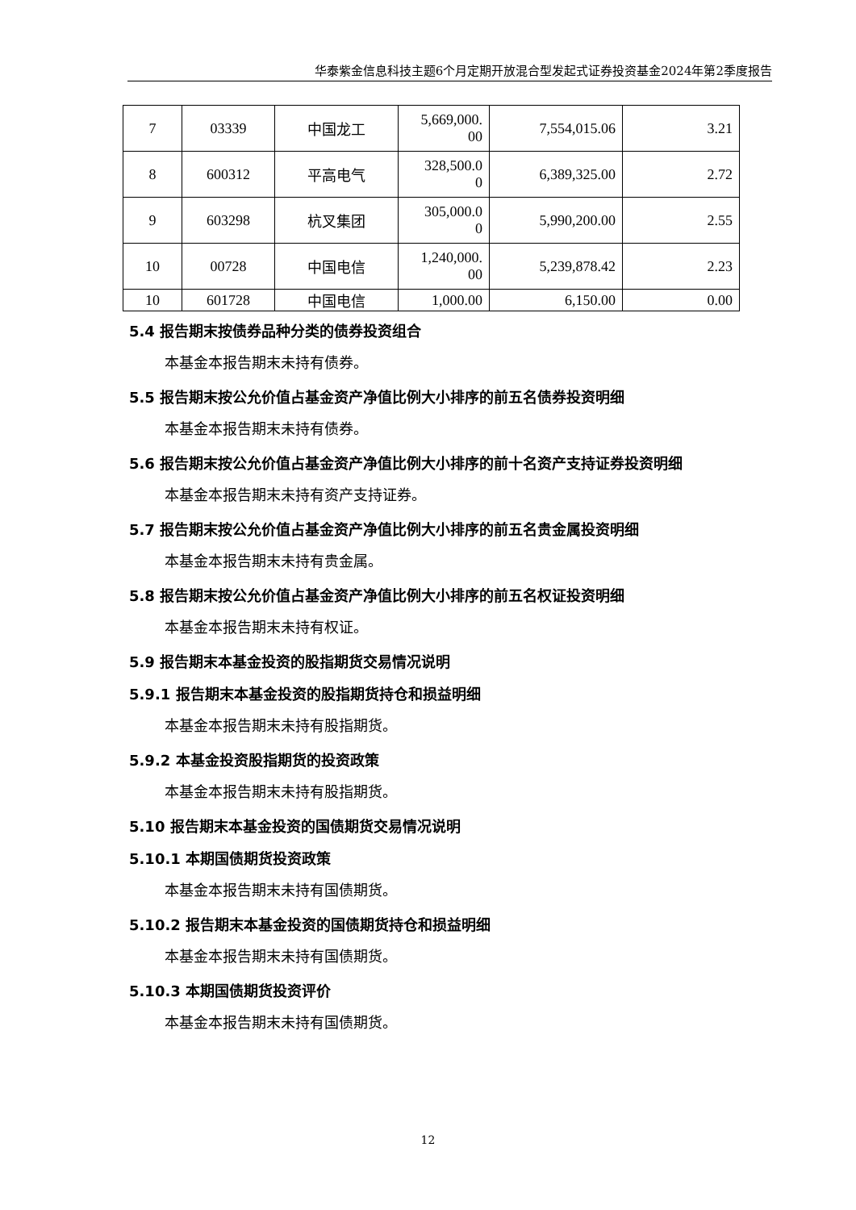华泰紫金信息科技主题6个月定期开放混合型发起式证券投资基金2024年第2季度报告
| 7 | 03339 | 中国龙工 | 5,669,000. 00 | 7,554,015.06 | 3.21 |
| 8 | 600312 | 平高电气 | 328,500.0 0 | 6,389,325.00 | 2.72 |
| 9 | 603298 | 杭叉集团 | 305,000.0 0 | 5,990,200.00 | 2.55 |
| 10 | 00728 | 中国电信 | 1,240,000. 00 | 5,239,878.42 | 2.23 |
| 10 | 601728 | 中国电信 | 1,000.00 | 6,150.00 | 0.00 |
5.4 报告期末按债券品种分类的债券投资组合
本基金本报告期末未持有债券。
5.5 报告期末按公允价值占基金资产净值比例大小排序的前五名债券投资明细
本基金本报告期末未持有债券。
5.6 报告期末按公允价值占基金资产净值比例大小排序的前十名资产支持证券投资明细
本基金本报告期末未持有资产支持证券。
5.7 报告期末按公允价值占基金资产净值比例大小排序的前五名贵金属投资明细
本基金本报告期末未持有贵金属。
5.8 报告期末按公允价值占基金资产净值比例大小排序的前五名权证投资明细
本基金本报告期末未持有权证。
5.9 报告期末本基金投资的股指期货交易情况说明
5.9.1 报告期末本基金投资的股指期货持仓和损益明细
本基金本报告期末未持有股指期货。
5.9.2 本基金投资股指期货的投资政策
本基金本报告期末未持有股指期货。
5.10 报告期末本基金投资的国债期货交易情况说明
5.10.1 本期国债期货投资政策
本基金本报告期末未持有国债期货。
5.10.2 报告期末本基金投资的国债期货持仓和损益明细
本基金本报告期末未持有国债期货。
5.10.3 本期国债期货投资评价
本基金本报告期末未持有国债期货。
12